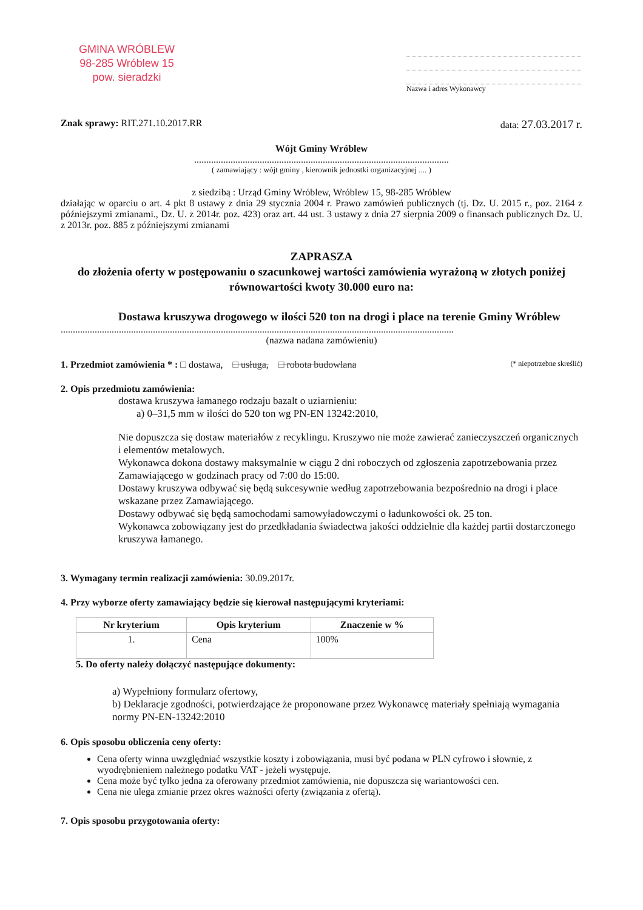GMINA WRÓBLEW
98-285 Wróblew 15
pow. sieradzki
Nazwa i adres Wykonawcy
Znak sprawy: RIT.271.10.2017.RR
data: 27.03.2017 r.
Wójt Gminy Wróblew
.........................................................................................................
( zamawiający : wójt gminy , kierownik jednostki organizacyjnej .... )
z siedzibą : Urząd Gminy Wróblew, Wróblew 15, 98-285 Wróblew
działając w oparciu o art. 4 pkt 8 ustawy z dnia 29 stycznia 2004 r. Prawo zamówień publicznych (tj. Dz. U. 2015 r., poz. 2164 z późniejszymi zmianami., Dz. U. z 2014r. poz. 423) oraz art. 44 ust. 3 ustawy z dnia 27 sierpnia 2009 o finansach publicznych Dz. U. z 2013r. poz. 885 z późniejszymi zmianami
ZAPRASZA
do złożenia oferty w postępowaniu o szacunkowej wartości zamówienia wyrażoną w złotych poniżej równowartości kwoty 30.000 euro na:
Dostawa kruszywa drogowego w ilości 520 ton na drogi i place na terenie Gminy Wróblew
..................................................................................................................................................................
(nazwa nadana zamówieniu)
1. Przedmiot zamówienia * : □ dostawa, □ usługa, □ robota budowlana (* niepotrzebne skreślić)
2. Opis przedmiotu zamówienia:
dostawa kruszywa łamanego rodzaju bazalt o uziarnieniu:
a) 0–31,5 mm w ilości do 520 ton wg PN-EN 13242:2010,
Nie dopuszcza się dostaw materiałów z recyklingu. Kruszywo nie może zawierać zanieczyszczeń organicznych i elementów metalowych.
Wykonawca dokona dostawy maksymalnie w ciągu 2 dni roboczych od zgłoszenia zapotrzebowania przez Zamawiającego w godzinach pracy od 7:00 do 15:00.
Dostawy kruszywa odbywać się będą sukcesywnie według zapotrzebowania bezpośrednio na drogi i place wskazane przez Zamawiającego.
Dostawy odbywać się będą samochodami samowyładowczymi o ładunkowości ok. 25 ton.
Wykonawca zobowiązany jest do przedkładania świadectwa jakości oddzielnie dla każdej partii dostarczonego kruszywa łamanego.
3. Wymagany termin realizacji zamówienia: 30.09.2017r.
4. Przy wyborze oferty zamawiający będzie się kierował następującymi kryteriami:
| Nr kryterium | Opis kryterium | Znaczenie w % |
| --- | --- | --- |
| 1. | Cena | 100% |
5. Do oferty należy dołączyć następujące dokumenty:
a) Wypełniony formularz ofertowy,
b) Deklaracje zgodności, potwierdzające że proponowane przez Wykonawcę materiały spełniają wymagania normy PN-EN-13242:2010
6. Opis sposobu obliczenia ceny oferty:
Cena oferty winna uwzględniać wszystkie koszty i zobowiązania, musi być podana w PLN cyfrowo i słownie, z wyodrębnieniem należnego podatku VAT - jeżeli występuje.
Cena może być tylko jedna za oferowany przedmiot zamówienia, nie dopuszcza się wariantowości cen.
Cena nie ulega zmianie przez okres ważności oferty (związania z ofertą).
7. Opis sposobu przygotowania oferty: